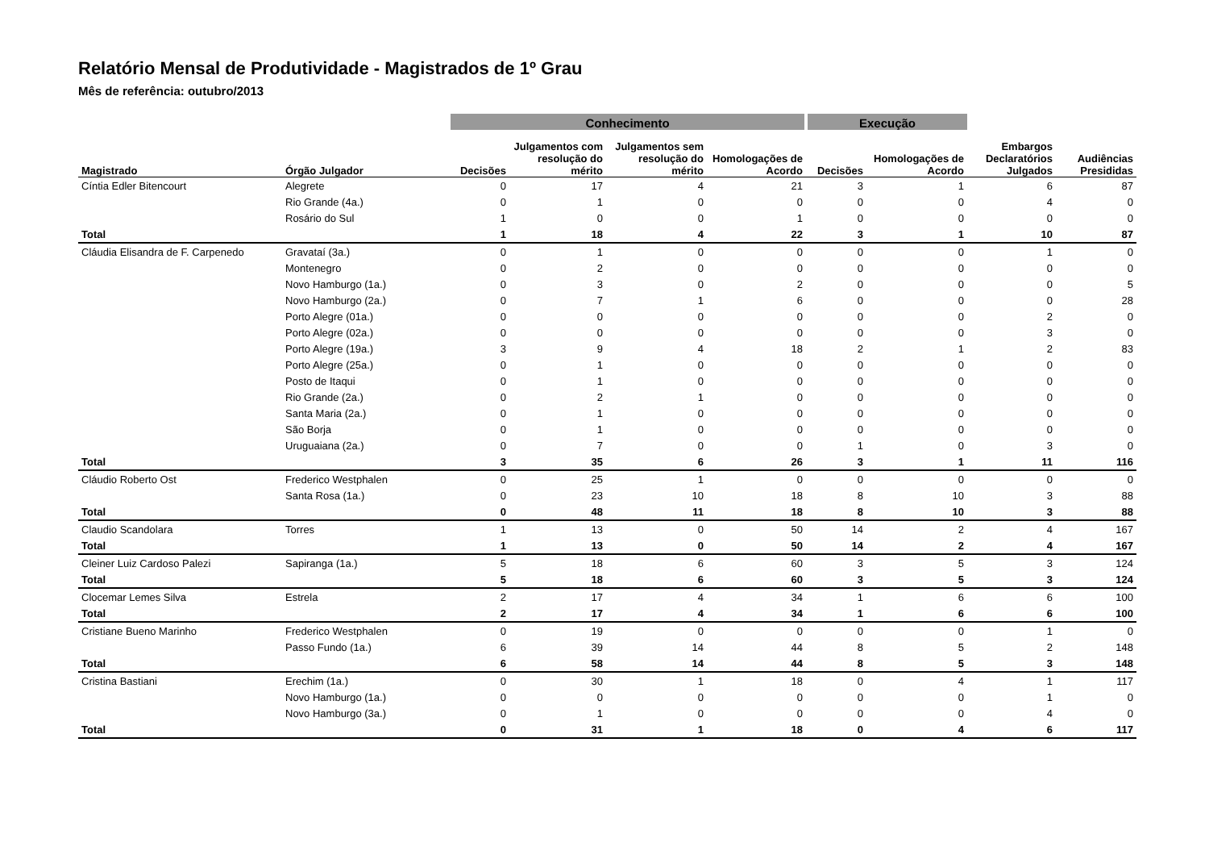Relatório Mensal de Produtividade - Magistrados de 1º Grau
Mês de referência: outubro/2013
| | | Conhecimento | | | | Execução | | | |
| --- | --- | --- | --- | --- | --- | --- | --- | --- | --- |
| Magistrado | Órgão Julgador | Decisões | Julgamentos com resolução do mérito | Julgamentos sem resolução do mérito | Homologações de Acordo | Decisões | Homologações de Acordo | Embargos Declaratórios Julgados | Audiências Presididas |
| Cíntia Edler Bitencourt | Alegrete | 0 | 17 | 4 | 21 | 3 | 1 | 6 | 87 |
| | Rio Grande (4a.) | 0 | 1 | 0 | 0 | 0 | 0 | 4 | 0 |
| | Rosário do Sul | 1 | 0 | 0 | 1 | 0 | 0 | 0 | 0 |
| Total | | 1 | 18 | 4 | 22 | 3 | 1 | 10 | 87 |
| Cláudia Elisandra de F. Carpenedo | Gravataí (3a.) | 0 | 1 | 0 | 0 | 0 | 0 | 1 | 0 |
| | Montenegro | 0 | 2 | 0 | 0 | 0 | 0 | 0 | 0 |
| | Novo Hamburgo (1a.) | 0 | 3 | 0 | 2 | 0 | 0 | 0 | 5 |
| | Novo Hamburgo (2a.) | 0 | 7 | 1 | 6 | 0 | 0 | 0 | 28 |
| | Porto Alegre (01a.) | 0 | 0 | 0 | 0 | 0 | 0 | 2 | 0 |
| | Porto Alegre (02a.) | 0 | 0 | 0 | 0 | 0 | 0 | 3 | 0 |
| | Porto Alegre (19a.) | 3 | 9 | 4 | 18 | 2 | 1 | 2 | 83 |
| | Porto Alegre (25a.) | 0 | 1 | 0 | 0 | 0 | 0 | 0 | 0 |
| | Posto de Itaqui | 0 | 1 | 0 | 0 | 0 | 0 | 0 | 0 |
| | Rio Grande (2a.) | 0 | 2 | 1 | 0 | 0 | 0 | 0 | 0 |
| | Santa Maria (2a.) | 0 | 1 | 0 | 0 | 0 | 0 | 0 | 0 |
| | São Borja | 0 | 1 | 0 | 0 | 0 | 0 | 0 | 0 |
| | Uruguaiana (2a.) | 0 | 7 | 0 | 0 | 1 | 0 | 3 | 0 |
| Total | | 3 | 35 | 6 | 26 | 3 | 1 | 11 | 116 |
| Cláudio Roberto Ost | Frederico Westphalen | 0 | 25 | 1 | 0 | 0 | 0 | 0 | 0 |
| | Santa Rosa (1a.) | 0 | 23 | 10 | 18 | 8 | 10 | 3 | 88 |
| Total | | 0 | 48 | 11 | 18 | 8 | 10 | 3 | 88 |
| Claudio Scandolara | Torres | 1 | 13 | 0 | 50 | 14 | 2 | 4 | 167 |
| Total | | 1 | 13 | 0 | 50 | 14 | 2 | 4 | 167 |
| Cleiner Luiz Cardoso Palezi | Sapiranga (1a.) | 5 | 18 | 6 | 60 | 3 | 5 | 3 | 124 |
| Total | | 5 | 18 | 6 | 60 | 3 | 5 | 3 | 124 |
| Clocemar Lemes Silva | Estrela | 2 | 17 | 4 | 34 | 1 | 6 | 6 | 100 |
| Total | | 2 | 17 | 4 | 34 | 1 | 6 | 6 | 100 |
| Cristiane Bueno Marinho | Frederico Westphalen | 0 | 19 | 0 | 0 | 0 | 0 | 1 | 0 |
| | Passo Fundo (1a.) | 6 | 39 | 14 | 44 | 8 | 5 | 2 | 148 |
| Total | | 6 | 58 | 14 | 44 | 8 | 5 | 3 | 148 |
| Cristina Bastiani | Erechim (1a.) | 0 | 30 | 1 | 18 | 0 | 4 | 1 | 117 |
| | Novo Hamburgo (1a.) | 0 | 0 | 0 | 0 | 0 | 0 | 1 | 0 |
| | Novo Hamburgo (3a.) | 0 | 1 | 0 | 0 | 0 | 0 | 4 | 0 |
| Total | | 0 | 31 | 1 | 18 | 0 | 4 | 6 | 117 |